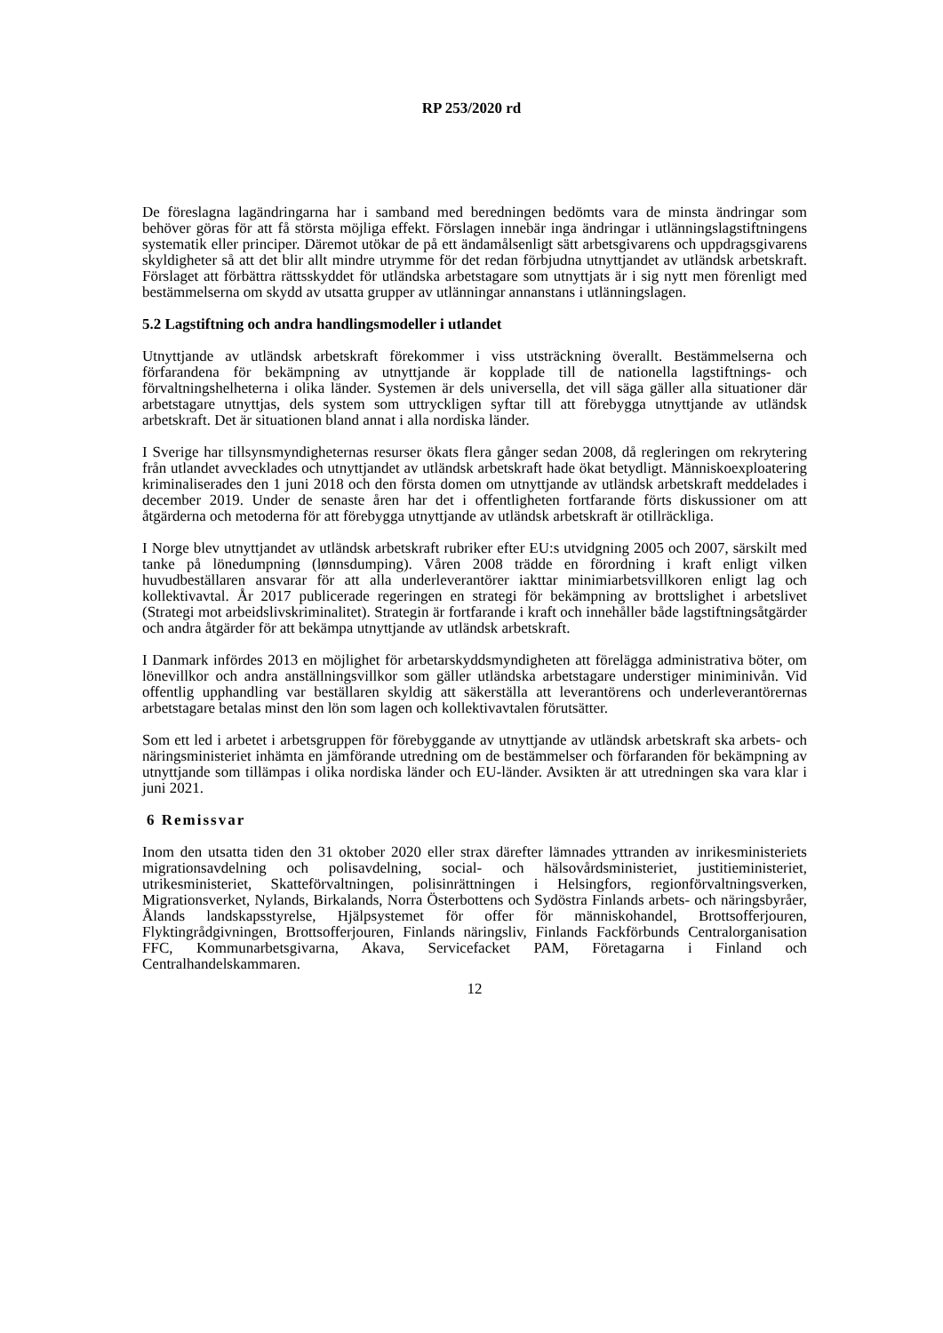RP 253/2020 rd
De föreslagna lagändringarna har i samband med beredningen bedömts vara de minsta ändringar som behöver göras för att få största möjliga effekt. Förslagen innebär inga ändringar i utlänningslagstiftningens systematik eller principer. Däremot utökar de på ett ändamålsenligt sätt arbetsgivarens och uppdragsgivarens skyldigheter så att det blir allt mindre utrymme för det redan förbjudna utnyttjandet av utländsk arbetskraft. Förslaget att förbättra rättsskyddet för utländska arbetstagare som utnyttjats är i sig nytt men förenligt med bestämmelserna om skydd av utsatta grupper av utlänningar annanstans i utlänningslagen.
5.2 Lagstiftning och andra handlingsmodeller i utlandet
Utnyttjande av utländsk arbetskraft förekommer i viss utsträckning överallt. Bestämmelserna och förfarandena för bekämpning av utnyttjande är kopplade till de nationella lagstiftnings- och förvaltningshelheterna i olika länder. Systemen är dels universella, det vill säga gäller alla situationer där arbetstagare utnyttjas, dels system som uttryckligen syftar till att förebygga utnyttjande av utländsk arbetskraft. Det är situationen bland annat i alla nordiska länder.
I Sverige har tillsynsmyndigheternas resurser ökats flera gånger sedan 2008, då regleringen om rekrytering från utlandet avvecklades och utnyttjandet av utländsk arbetskraft hade ökat betydligt. Människoexploatering kriminaliserades den 1 juni 2018 och den första domen om utnyttjande av utländsk arbetskraft meddelades i december 2019. Under de senaste åren har det i offentligheten fortfarande förts diskussioner om att åtgärderna och metoderna för att förebygga utnyttjande av utländsk arbetskraft är otillräckliga.
I Norge blev utnyttjandet av utländsk arbetskraft rubriker efter EU:s utvidgning 2005 och 2007, särskilt med tanke på lönedumpning (lønnsdumping). Våren 2008 trädde en förordning i kraft enligt vilken huvudbeställaren ansvarar för att alla underleverantörer iakttar minimiarbetsvillkoren enligt lag och kollektivavtal. År 2017 publicerade regeringen en strategi för bekämpning av brottslighet i arbetslivet (Strategi mot arbeidslivskriminalitet). Strategin är fortfarande i kraft och innehåller både lagstiftningsåtgärder och andra åtgärder för att bekämpa utnyttjande av utländsk arbetskraft.
I Danmark infördes 2013 en möjlighet för arbetarskyddsmyndigheten att förelägga administrativa böter, om lönevillkor och andra anställningsvillkor som gäller utländska arbetstagare understiger miniminivån. Vid offentlig upphandling var beställaren skyldig att säkerställa att leverantörens och underleverantörernas arbetstagare betalas minst den lön som lagen och kollektivavtalen förutsätter.
Som ett led i arbetet i arbetsgruppen för förebyggande av utnyttjande av utländsk arbetskraft ska arbets- och näringsministeriet inhämta en jämförande utredning om de bestämmelser och förfaranden för bekämpning av utnyttjande som tillämpas i olika nordiska länder och EU-länder. Avsikten är att utredningen ska vara klar i juni 2021.
6 Remissvar
Inom den utsatta tiden den 31 oktober 2020 eller strax därefter lämnades yttranden av inrikesministeriets migrationsavdelning och polisavdelning, social- och hälsovårdsministeriet, justitieministeriet, utrikesministeriet, Skatteförvaltningen, polisinrättningen i Helsingfors, regionförvaltningsverken, Migrationsverket, Nylands, Birkalands, Norra Österbottens och Sydöstra Finlands arbets- och näringsbyråer, Ålands landskapsstyrelse, Hjälpsystemet för offer för människohandel, Brottsofferjouren, Flyktingrådgivningen, Brottsofferjouren, Finlands näringsliv, Finlands Fackförbunds Centralorganisation FFC, Kommunarbetsgivarna, Akava, Servicefacket PAM, Företagarna i Finland och Centralhandelskammaren.
12